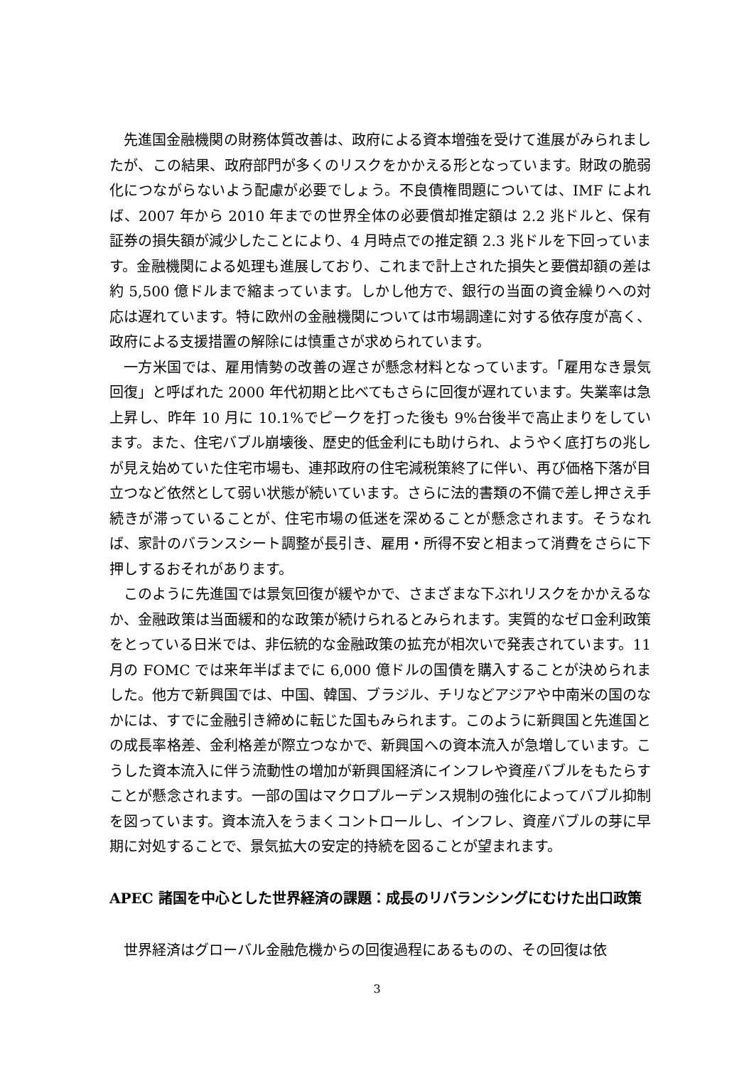先進国金融機関の財務体質改善は、政府による資本増強を受けて進展がみられましたが、この結果、政府部門が多くのリスクをかかえる形となっています。財政の脆弱化につながらないよう配慮が必要でしょう。不良債権問題については、IMF によれば、2007 年から 2010 年までの世界全体の必要償却推定額は 2.2 兆ドルと、保有証券の損失額が減少したことにより、4 月時点での推定額 2.3 兆ドルを下回っています。金融機関による処理も進展しており、これまで計上された損失と要償却額の差は約 5,500 億ドルまで縮まっています。しかし他方で、銀行の当面の資金繰りへの対応は遅れています。特に欧州の金融機関については市場調達に対する依存度が高く、政府による支援措置の解除には慎重さが求められています。
一方米国では、雇用情勢の改善の遅さが懸念材料となっています。「雇用なき景気回復」と呼ばれた 2000 年代初期と比べてもさらに回復が遅れています。失業率は急上昇し、昨年 10 月に 10.1%でピークを打った後も 9%台後半で高止まりをしています。また、住宅バブル崩壊後、歴史的低金利にも助けられ、ようやく底打ちの兆しが見え始めていた住宅市場も、連邦政府の住宅減税策終了に伴い、再び価格下落が目立つなど依然として弱い状態が続いています。さらに法的書類の不備で差し押さえ手続きが滞っていることが、住宅市場の低迷を深めることが懸念されます。そうなれば、家計のバランスシート調整が長引き、雇用・所得不安と相まって消費をさらに下押しするおそれがあります。
このように先進国では景気回復が緩やかで、さまざまな下ぶれリスクをかかえるなか、金融政策は当面緩和的な政策が続けられるとみられます。実質的なゼロ金利政策をとっている日米では、非伝統的な金融政策の拡充が相次いで発表されています。11 月の FOMC では来年半ばまでに 6,000 億ドルの国債を購入することが決められました。他方で新興国では、中国、韓国、ブラジル、チリなどアジアや中南米の国のなかには、すでに金融引き締めに転じた国もみられます。このように新興国と先進国との成長率格差、金利格差が際立つなかで、新興国への資本流入が急増しています。こうした資本流入に伴う流動性の増加が新興国経済にインフレや資産バブルをもたらすことが懸念されます。一部の国はマクロプルーデンス規制の強化によってバブル抑制を図っています。資本流入をうまくコントロールし、インフレ、資産バブルの芽に早期に対処することで、景気拡大の安定的持続を図ることが望まれます。
APEC 諸国を中心とした世界経済の課題：成長のリバランシングにむけた出口政策
世界経済はグローバル金融危機からの回復過程にあるものの、その回復は依
3